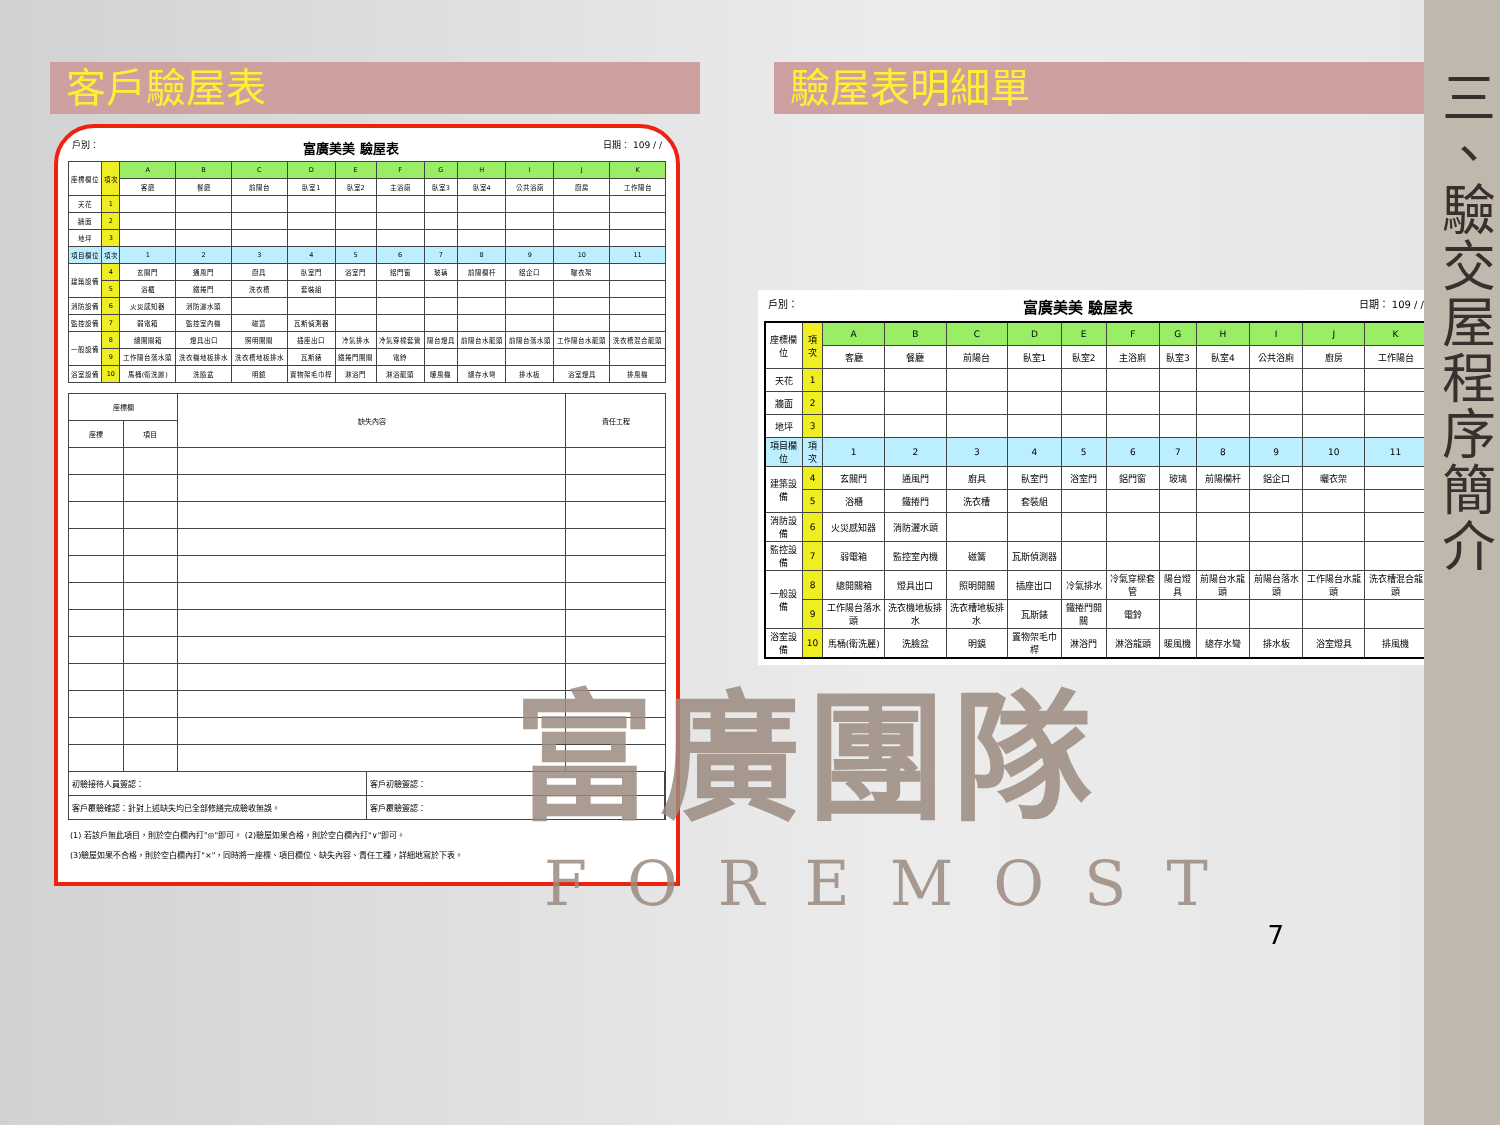客戶驗屋表
戶別： 富廣美美 驗屋表 日期： 109 / /
| 座標欄位 | 項次 | A | B | C | D | E | F | G | H | I | J | K |
| --- | --- | --- | --- | --- | --- | --- | --- | --- | --- | --- | --- | --- |
| | | 客廳 | 餐廳 | 前陽台 | 臥室1 | 臥室2 | 主浴廁 | 臥室3 | 臥室4 | 公共浴廁 | 廚房 | 工作陽台 |
| 天花 | 1 | | | | | | | | | | | |
| 牆面 | 2 | | | | | | | | | | | |
| 地坪 | 3 | | | | | | | | | | | |
| 項目欄位 | 項次 | 1 | 2 | 3 | 4 | 5 | 6 | 7 | 8 | 9 | 10 | 11 |
| 建築設備 | 4 | 玄關門 | 通風門 | 廚具 | 臥室門 | 浴室門 | 鋁門窗 | 玻璃 | 前陽欄杆 | 鋁企口 | 曬衣架 | |
| | 5 | 浴櫃 | 鐵捲門 | 洗衣槽 | 套裝組 | | | | | | | |
| 消防設備 | 6 | 火災感知器 | 消防灑水頭 | | | | | | | | | |
| 監控設備 | 7 | 弱電箱 | 監控室內機 | 磁簧 | 瓦斯偵測器 | | | | | | | |
| 一般設備 | 8 | 總開關箱 | 燈具出口 | 照明開關 | 插座出口 | 冷氣排水 | 冷氣穿樑套管 | 陽台燈具 | 前陽台水龍頭 | 前陽台落水頭 | 工作陽台水龍頭 | 洗衣槽混合龍頭 |
| | 9 | 工作陽台落水頭 | 洗衣機地板排水 | 洗衣槽地板排水 | 瓦斯錶 | 鐵捲門開關 | 電鈴 | | | | | |
| 浴室設備 | 10 | 馬桶(衛洗麗) | 洗臉盆 | 明鏡 | 置物架毛巾桿 | 淋浴門 | 淋浴龍頭 | 暖風機 | 總存水彎 | 排水板 | 浴室燈具 | 排風機 |
| 座標欄 | | 缺失內容 | 責任工程 |
| --- | --- | --- | --- |
| 座標 | 項目 | | |
初驗接待人員簽認： 客戶初驗簽認：
客戶覆驗確認：針對上述缺失均已全部修繕完成驗收無誤。
客戶覆驗簽認：
(1) 若該戶無此項目，則於空白欄內打"◎"即可。 (2)驗屋如果合格，則於空白欄內打"∨"即可。
(3)驗屋如果不合格，則於空白欄內打"×"，同時將一座標、項目欄位、缺失內容、責任工種，詳細地寫於下表。
驗屋表明細單
戶別： 富廣美美 驗屋表 日期： 109 / /
| 座標欄位 | 項次 | A | B | C | D | E | F | G | H | I | J | K |
| --- | --- | --- | --- | --- | --- | --- | --- | --- | --- | --- | --- | --- |
| | | 客廳 | 餐廳 | 前陽台 | 臥室1 | 臥室2 | 主浴廁 | 臥室3 | 臥室4 | 公共浴廁 | 廚房 | 工作陽台 |
| 天花 | 1 | | | | | | | | | | | |
| 牆面 | 2 | | | | | | | | | | | |
| 地坪 | 3 | | | | | | | | | | | |
| 項目欄位 | 項次 | 1 | 2 | 3 | 4 | 5 | 6 | 7 | 8 | 9 | 10 | 11 |
| 建築設備 | 4 | 玄關門 | 通風門 | 廚具 | 臥室門 | 浴室門 | 鋁門窗 | 玻璃 | 前陽欄杆 | 鋁企口 | 曬衣架 | |
| | 5 | 浴櫃 | 鐵捲門 | 洗衣槽 | 套裝組 | | | | | | | |
| 消防設備 | 6 | 火災感知器 | 消防灑水頭 | | | | | | | | | |
| 監控設備 | 7 | 弱電箱 | 監控室內機 | 磁簧 | 瓦斯偵測器 | | | | | | | |
| 一般設備 | 8 | 總開關箱 | 燈具出口 | 照明開關 | 插座出口 | 冷氣排水 | 冷氣穿樑套管 | 陽台燈具 | 前陽台水龍頭 | 前陽台落水頭 | 工作陽台水龍頭 | 洗衣槽混合龍頭 |
| | 9 | 工作陽台落水頭 | 洗衣機地板排水 | 洗衣槽地板排水 | 瓦斯錶 | 鐵捲門開關 | 電鈴 | | | | | |
| 浴室設備 | 10 | 馬桶(衛洗麗) | 洗臉盆 | 明鏡 | 置物架毛巾桿 | 淋浴門 | 淋浴龍頭 | 暖風機 | 總存水彎 | 排水板 | 浴室燈具 | 排風機 |
富廣團隊
FOREMOST
7
三、驗交屋程序簡介